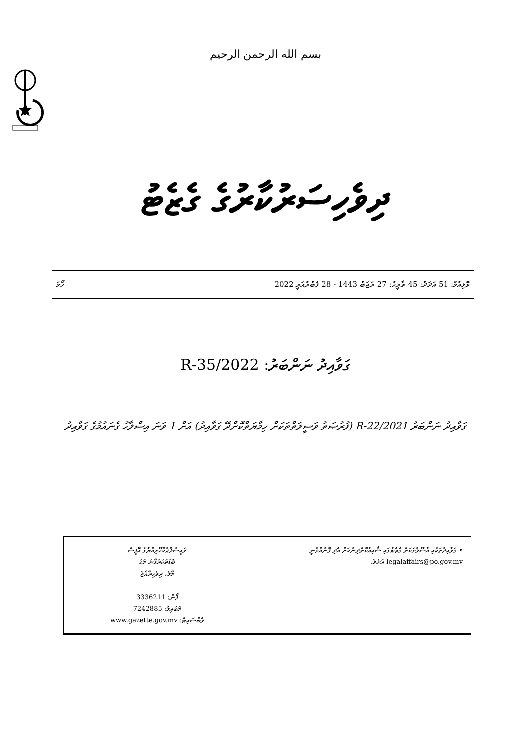بسم الله الرحمن الرحيم
ދިވެހިސަރުކާރުގެ ގެޒެޓު
ވޮލިއުމް: 51 އަދަދު: 45 ތާރީހު: 27 ރަޖަބު 1443 - 28 ފެބުރުއަރީ 2022 ހޯމަ
ގަވާއިދު ނަންބަރު: 2022/R-35
ގަވާއިދު ނަންބަރު 2021/R-22 (ފުރުޞަތު ވަސީލަތްތަކަށް ހިމާޔަތްކޮށްދޭ ގަވާއިދު) އަށް 1 ވަނަ އިސްލާހު ގެނައުމުގެ ގަވާއިދު
| ރައީސުލްޖުމްހޫރިއްޔާގެ އޮފީސް ބޮޑުތަކުރުފާނު މަގު މާލެ، ދިވެހިރާއްޖެ ފޯން: 3336211 މޮބައިލް: 7242885 ވެބްސައިޓް: www.gazette.gov.mv | • ގަވާއިދުތަކާއި އުސޫލުތަކަށް ގެޒެޓުގައި ޝާއިޢުކޮށްދިނުމަށް އެދި ފޮނުއްވާނީ legalaffairs@po.gov.mv އަށެވެ. |